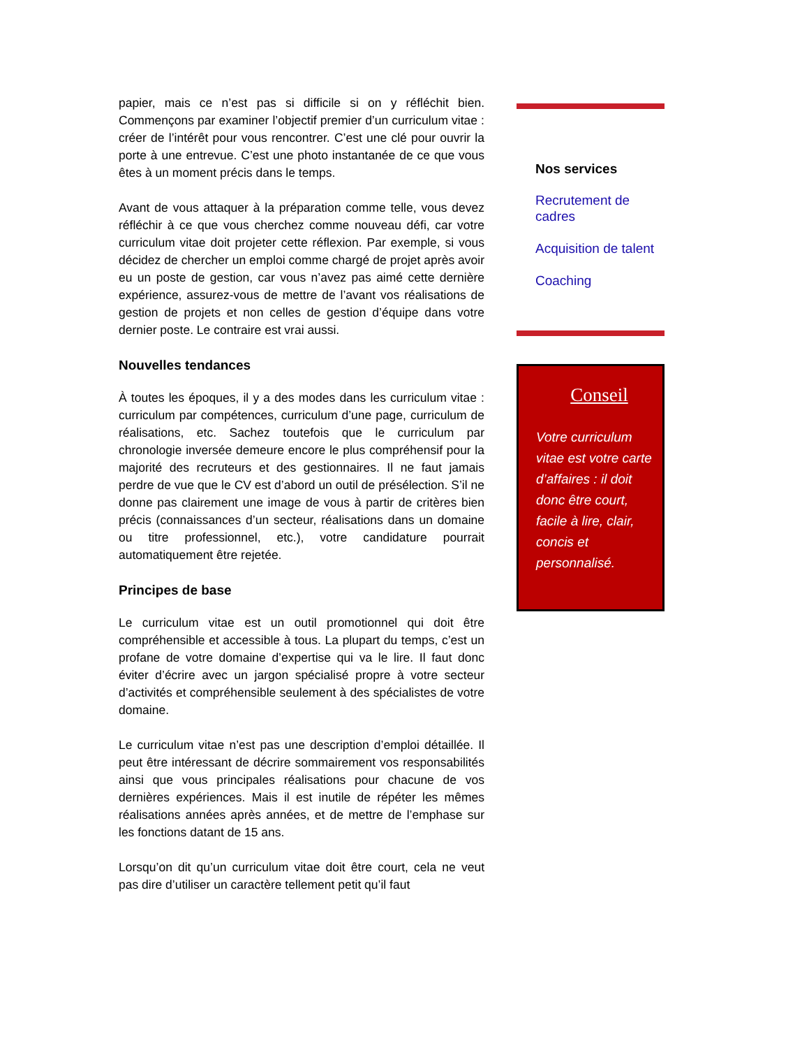papier, mais ce n’est pas si difficile si on y réfléchit bien. Commençons par examiner l’objectif premier d’un curriculum vitae : créer de l’intérêt pour vous rencontrer. C’est une clé pour ouvrir la porte à une entrevue. C’est une photo instantanée de ce que vous êtes à un moment précis dans le temps.
Avant de vous attaquer à la préparation comme telle, vous devez réfléchir à ce que vous cherchez comme nouveau défi, car votre curriculum vitae doit projeter cette réflexion. Par exemple, si vous décidez de chercher un emploi comme chargé de projet après avoir eu un poste de gestion, car vous n’avez pas aimé cette dernière expérience, assurez-vous de mettre de l’avant vos réalisations de gestion de projets et non celles de gestion d’équipe dans votre dernier poste. Le contraire est vrai aussi.
Nouvelles tendances
À toutes les époques, il y a des modes dans les curriculum vitae : curriculum par compétences, curriculum d’une page, curriculum de réalisations, etc. Sachez toutefois que le curriculum par chronologie inversée demeure encore le plus compréhensif pour la majorité des recruteurs et des gestionnaires. Il ne faut jamais perdre de vue que le CV est d’abord un outil de présélection. S’il ne donne pas clairement une image de vous à partir de critères bien précis (connaissances d’un secteur, réalisations dans un domaine ou titre professionnel, etc.), votre candidature pourrait automatiquement être rejetée.
Principes de base
Le curriculum vitae est un outil promotionnel qui doit être compréhensible et accessible à tous. La plupart du temps, c’est un profane de votre domaine d’expertise qui va le lire. Il faut donc éviter d’écrire avec un jargon spécialisé propre à votre secteur d’activités et compréhensible seulement à des spécialistes de votre domaine.
Le curriculum vitae n’est pas une description d’emploi détaillée. Il peut être intéressant de décrire sommairement vos responsabilités ainsi que vous principales réalisations pour chacune de vos dernières expériences. Mais il est inutile de répéter les mêmes réalisations années après années, et de mettre de l’emphase sur les fonctions datant de 15 ans.
Lorsqu’on dit qu’un curriculum vitae doit être court, cela ne veut pas dire d’utiliser un caractère tellement petit qu’il faut
Nos services
Recrutement de cadres
Acquisition de talent
Coaching
Conseil
Votre curriculum vitae est votre carte d’affaires : il doit donc être court, facile à lire, clair, concis et personnalisé.